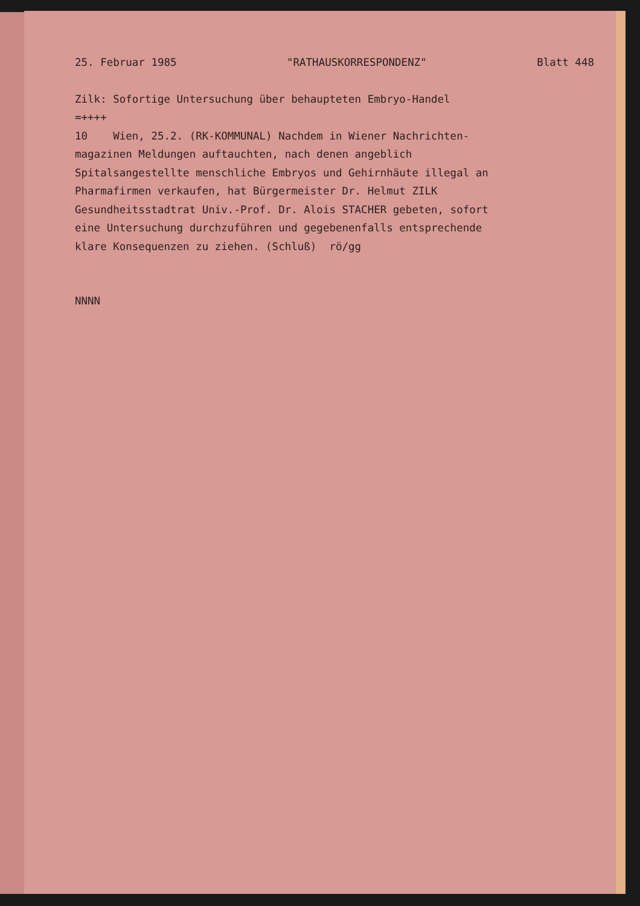25. Februar 1985 "RATHAUSKORRESPONDENZ" Blatt 448
Zilk: Sofortige Untersuchung über behaupteten Embryo-Handel
=++++
10 Wien, 25.2. (RK-KOMMUNAL) Nachdem in Wiener Nachrichten-
magazinen Meldungen auftauchten, nach denen angeblich
Spitalsangestellte menschliche Embryos und Gehirnhäute illegal an
Pharmafirmen verkaufen, hat Bürgermeister Dr. Helmut ZILK
Gesundheitsstadtrat Univ.-Prof. Dr. Alois STACHER gebeten, sofort
eine Untersuchung durchzuführen und gegebenenfalls entsprechende
klare Konsequenzen zu ziehen. (Schluß) rö/gg
NNNN